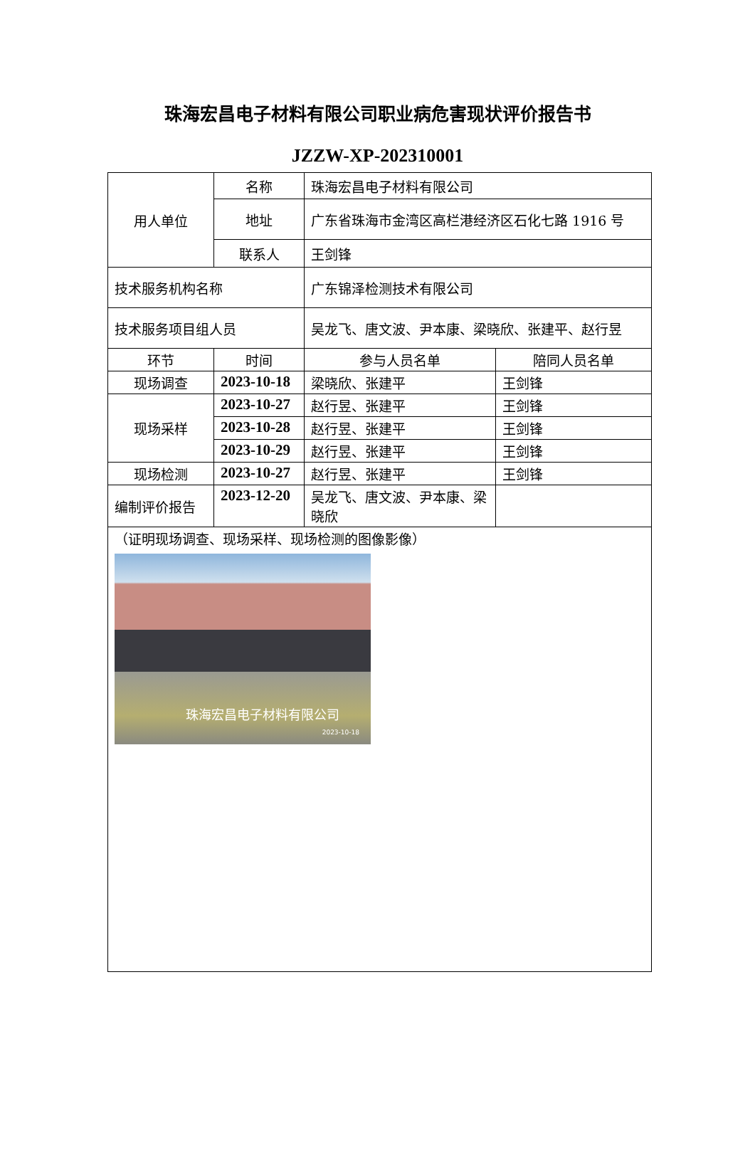珠海宏昌电子材料有限公司职业病危害现状评价报告书
JZZW-XP-202310001
| 用人单位 | 名称 | 珠海宏昌电子材料有限公司 | |
| | 地址 | 广东省珠海市金湾区高栏港经济区石化七路 1916 号 | |
| | 联系人 | 王剑锋 | |
| 技术服务机构名称 | | 广东锦泽检测技术有限公司 | |
| 技术服务项目组人员 | | 吴龙飞、唐文波、尹本康、梁晓欣、张建平、赵行昱 | |
| 环节 | 时间 | 参与人员名单 | 陪同人员名单 |
| 现场调查 | 2023-10-18 | 梁晓欣、张建平 | 王剑锋 |
| 现场采样 | 2023-10-27 | 赵行昱、张建平 | 王剑锋 |
| | 2023-10-28 | 赵行昱、张建平 | 王剑锋 |
| | 2023-10-29 | 赵行昱、张建平 | 王剑锋 |
| 现场检测 | 2023-10-27 | 赵行昱、张建平 | 王剑锋 |
| 编制评价报告 | 2023-12-20 | 吴龙飞、唐文波、尹本康、梁晓欣 | |
| （证明现场调查、现场采样、现场检测的图像影像） 珠海宏昌电子材料有限公司 2023-10-18 | | | |